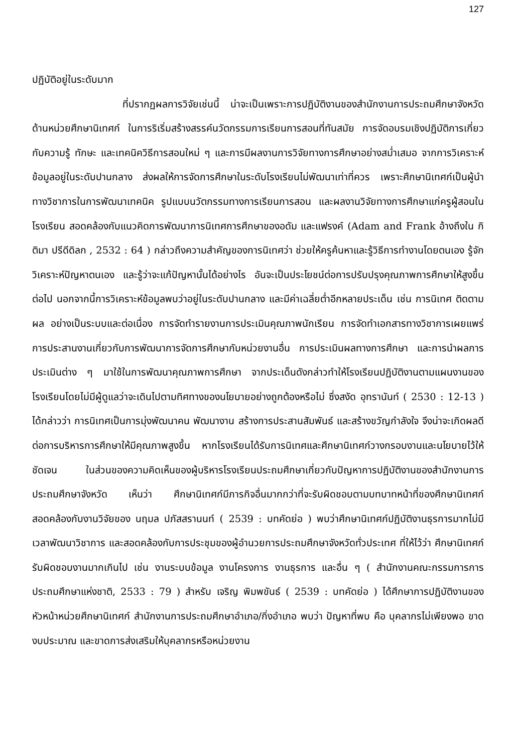127
ปฏิบัติอยู่ในระดับมาก
ที่ปรากฏผลการวิจัยเช่นนี้ น่าจะเป็นเพราะการปฏิบัติงานของสำนักงานการประถมศึกษาจังหวัด ด้านหน่วยศึกษานิเทศก์ ในการริเริ่มสร้างสรรค์นวัตกรรมการเรียนการสอนที่ทันสมัย การจัดอบรมเชิงปฏิบัติการเกี่ยวกับความรู้ ทักษะ และเทคนิควิธีการสอนใหม่ ๆ และการมีผลงานการวิจัยทางการศึกษาอย่างสม่ำเสมอ จากการวิเคราะห์ข้อมูลอยู่ในระดับปานกลาง ส่งผลให้การจัดการศึกษาในระดับโรงเรียนไม่พัฒนาเท่าที่ควร เพราะศึกษานิเทศก์เป็นผู้นำทางวิชาการในการพัฒนาเทคนิค รูปแบบนวัตกรรมทางการเรียนการสอน และผลงานวิจัยทางการศึกษาแก่ครูผู้สอนในโรงเรียน สอดคล้องกับแนวคิดการพัฒนาการนิเทศการศึกษาของอดัม และแฟรงค์ (Adam and Frank อ้างถึงใน กิติมา ปรีดีดิลก , 2532 : 64 ) กล่าวถึงความสำคัญของการนิเทศว่า ช่วยให้ครูค้นหาและรู้วิธีการทำงานโดยตนเอง รู้จักวิเคราะห์ปัญหาตนเอง และรู้ว่าจะแก้ปัญหานั้นได้อย่างไร อันจะเป็นประโยชน์ต่อการปรับปรุงคุณภาพการศึกษาให้สูงขึ้นต่อไป นอกจากนี้การวิเคราะห์ข้อมูลพบว่าอยู่ในระดับปานกลาง และมีค่าเฉลี่ยต่ำอีกหลายประเด็น เช่น การนิเทศ ติดตามผล อย่างเป็นระบบและต่อเนื่อง การจัดทำรายงานการประเมินคุณภาพนักเรียน การจัดทำเอกสารทางวิชาการเผยแพร่ การประสานงานเกี่ยวกับการพัฒนาการจัดการศึกษากับหน่วยงานอื่น การประเมินผลทางการศึกษา และการนำผลการประเมินต่าง ๆ มาใช้ในการพัฒนาคุณภาพการศึกษา จากประเด็นดังกล่าวทำให้โรงเรียนปฏิบัติงานตามแผนงานของโรงเรียนโดยไม่มีผู้ดูแลว่าจะเดินไปตามทิศทางของนโยบายอย่างถูกต้องหรือไม่ ซึ่งสงัด อุทรานันท์ ( 2530 : 12-13 ) ได้กล่าวว่า การนิเทศเป็นการมุ่งพัฒนาคน พัฒนางาน สร้างการประสานสัมพันธ์ และสร้างขวัญกำลังใจ จึงน่าจะเกิดผลดีต่อการบริหารการศึกษาให้มีคุณภาพสูงขึ้น หากโรงเรียนได้รับการนิเทศและศึกษานิเทศก์วางกรอบงานและนโยบายไว้ให้ชัดเจน ในส่วนของความคิดเห็นของผู้บริหารโรงเรียนประถมศึกษาเกี่ยวกับปัญหาการปฏิบัติงานของสำนักงานการประถมศึกษาจังหวัด เห็นว่า ศึกษานิเทศก์มีภารกิจอื่นมากกว่าที่จะรับผิดชอบตามบทบาทหน้าที่ของศึกษานิเทศก์ สอดคล้องกับงานวิจัยของ นฤมล ปภัสสรานนท์ ( 2539 : บทคัดย่อ ) พบว่าศึกษานิเทศก์ปฏิบัติงานธุรการมากไม่มีเวลาพัฒนาวิชาการ และสอดคล้องกับการประชุมของผู้อำนวยการประถมศึกษาจังหวัดทั่วประเทศ ที่ให้ไว้ว่า ศึกษานิเทศก์รับผิดชอบงานมากเกินไป เช่น งานระบบข้อมูล งานโครงการ งานธุรการ และอื่น ๆ ( สำนักงานคณะกรรมการการประถมศึกษาแห่งชาติ, 2533 : 79 ) สำหรับ เจริญ พิมพขันธ์ ( 2539 : บทคัดย่อ ) ได้ศึกษาการปฏิบัติงานของหัวหน้าหน่วยศึกษานิเทศก์ สำนักงานการประถมศึกษาอำเภอ/กิ่งอำเภอ พบว่า ปัญหาที่พบ คือ บุคลากรไม่เพียงพอ ขาดงบประมาณ และขาดการส่งเสริมให้บุคลากรหรือหน่วยงาน